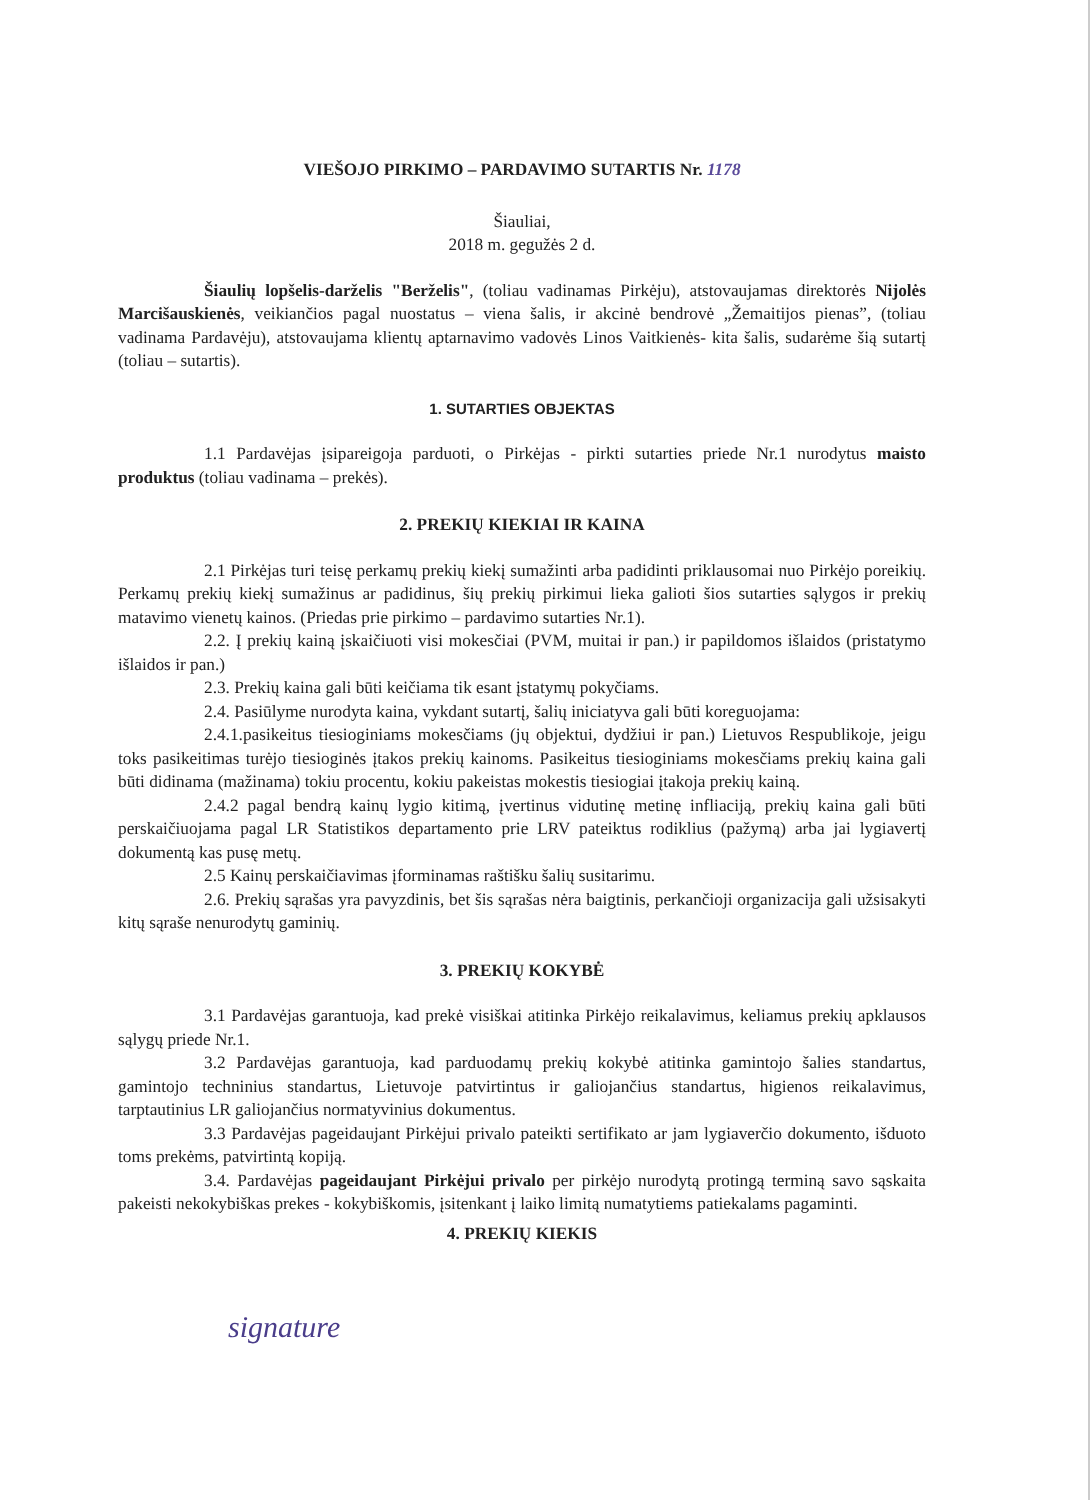VIEŠOJO PIRKIMO – PARDAVIMO SUTARTIS Nr. 1178
Šiauliai,
2018 m. gegužės 2 d.
Šiaulių lopšelis-darželis "Berželis", (toliau vadinamas Pirkėju), atstovaujamas direktorės Nijolės Marcišauskienės, veikiančios pagal nuostatus – viena šalis, ir akcinė bendrovė „Žemaitijos pienas”, (toliau vadinama Pardavėju), atstovaujama klientų aptarnavimo vadovės Linos Vaitkienės- kita šalis, sudarėme šią sutartį (toliau – sutartis).
1. SUTARTIES OBJEKTAS
1.1 Pardavėjas įsipareigoja parduoti, o Pirkėjas - pirkti sutarties priede Nr.1 nurodytus maisto produktus (toliau vadinama – prekės).
2. PREKIŲ KIEKIAI IR KAINA
2.1 Pirkėjas turi teisę perkamų prekių kiekį sumažinti arba padidinti priklausomai nuo Pirkėjo poreikių. Perkamų prekių kiekį sumažinus ar padidinus, šių prekių pirkimui lieka galioti šios sutarties sąlygos ir prekių matavimo vienetų kainos. (Priedas prie pirkimo – pardavimo sutarties Nr.1).
2.2. Į prekių kainą įskaičiuoti visi mokesčiai (PVM, muitai ir pan.) ir papildomos išlaidos (pristatymo išlaidos ir pan.)
2.3. Prekių kaina gali būti keičiama tik esant įstatymų pokyčiams.
2.4. Pasiūlyme nurodyta kaina, vykdant sutartį, šalių iniciatyva gali būti koreguojama:
2.4.1.pasikeitus tiesioginiams mokesčiams (jų objektui, dydžiui ir pan.) Lietuvos Respublikoje, jeigu toks pasikeitimas turėjo tiesioginės įtakos prekių kainoms. Pasikeitus tiesioginiams mokesčiams prekių kaina gali būti didinama (mažinama) tokiu procentu, kokiu pakeistas mokestis tiesiogiai įtakoja prekių kainą.
2.4.2 pagal bendrą kainų lygio kitimą, įvertinus vidutinę metinę infliaciją, prekių kaina gali būti perskaičiuojama pagal LR Statistikos departamento prie LRV pateiktus rodiklius (pažymą) arba jai lygiavertį dokumentą kas pusę metų.
2.5 Kainų perskaičiavimas įforminamas raštišku šalių susitarimu.
2.6. Prekių sąrašas yra pavyzdinis, bet šis sąrašas nėra baigtinis, perkančioji organizacija gali užsisakyti kitų sąraše nenurodytų gaminių.
3. PREKIŲ KOKYBĖ
3.1 Pardavėjas garantuoja, kad prekė visiškai atitinka Pirkėjo reikalavimus, keliamus prekių apklausos sąlygų priede Nr.1.
3.2 Pardavėjas garantuoja, kad parduodamų prekių kokybė atitinka gamintojo šalies standartus, gamintojo techninius standartus, Lietuvoje patvirtintus ir galiojančius standartus, higienos reikalavimus, tarptautinius LR galiojančius normatyvinius dokumentus.
3.3 Pardavėjas pageidaujant Pirkėjui privalo pateikti sertifikato ar jam lygiaverčio dokumento, išduoto toms prekėms, patvirtintą kopiją.
3.4. Pardavėjas pageidaujant Pirkėjui privalo per pirkėjo nurodytą protingą terminą savo sąskaita pakeisti nekokybiškas prekes - kokybiškomis, įsitenkant į laiko limitą numatytiems patiekalams pagaminti.
4. PREKIŲ KIEKIS
signature